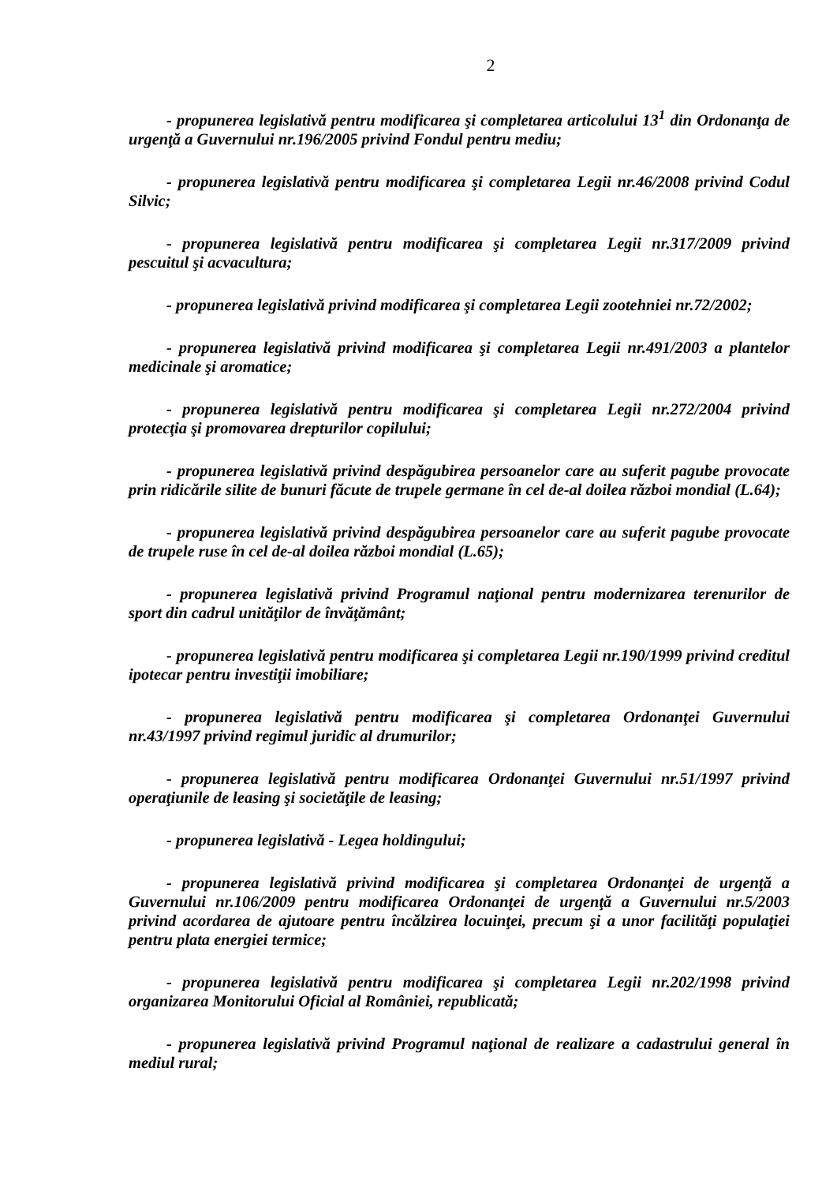2
- propunerea legislativă pentru modificarea şi completarea articolului 13<sup>1</sup> din Ordonanţa de urgenţă a Guvernului nr.196/2005 privind Fondul pentru mediu;
- propunerea legislativă pentru modificarea şi completarea Legii nr.46/2008 privind Codul Silvic;
- propunerea legislativă pentru modificarea şi completarea Legii nr.317/2009 privind pescuitul şi acvacultura;
- propunerea legislativă privind modificarea şi completarea Legii zootehniei nr.72/2002;
- propunerea legislativă privind modificarea şi completarea Legii nr.491/2003 a plantelor medicinale şi aromatice;
- propunerea legislativă pentru modificarea şi completarea Legii nr.272/2004 privind protecţia şi promovarea drepturilor copilului;
- propunerea legislativă privind despăgubirea persoanelor care au suferit pagube provocate prin ridicările silite de bunuri făcute de trupele germane în cel de-al doilea război mondial (L.64);
- propunerea legislativă privind despăgubirea persoanelor care au suferit pagube provocate de trupele ruse în cel de-al doilea război mondial (L.65);
- propunerea legislativă privind Programul naţional pentru modernizarea terenurilor de sport din cadrul unităţilor de învăţământ;
- propunerea legislativă pentru modificarea şi completarea Legii nr.190/1999 privind creditul ipotecar pentru investiţii imobiliare;
- propunerea legislativă pentru modificarea şi completarea Ordonanţei Guvernului nr.43/1997 privind regimul juridic al drumurilor;
- propunerea legislativă pentru modificarea Ordonanţei Guvernului nr.51/1997 privind operaţiunile de leasing şi societăţile de leasing;
- propunerea legislativă - Legea holdingului;
- propunerea legislativă privind modificarea şi completarea Ordonanţei de urgenţă a Guvernului nr.106/2009 pentru modificarea Ordonanţei de urgenţă a Guvernului nr.5/2003 privind acordarea de ajutoare pentru încălzirea locuinţei, precum şi a unor facilităţi populaţiei pentru plata energiei termice;
- propunerea legislativă pentru modificarea şi completarea Legii nr.202/1998 privind organizarea Monitorului Oficial al României, republicată;
- propunerea legislativă privind Programul naţional de realizare a cadastrului general în mediul rural;